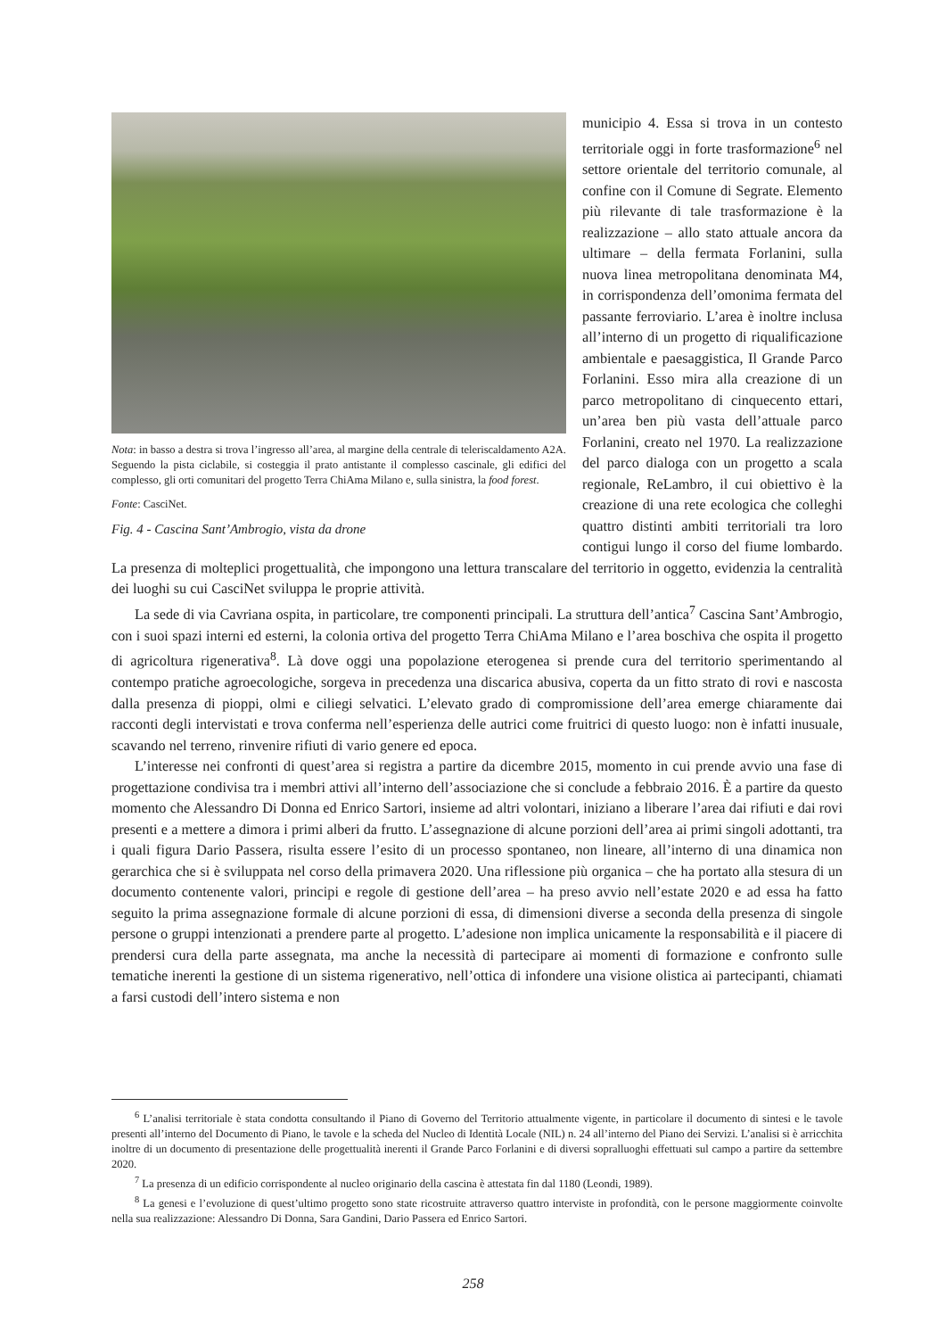Nota: in basso a destra si trova l’ingresso all’area, al margine della centrale di teleriscaldamento A2A. Seguendo la pista ciclabile, si costeggia il prato antistante il complesso cascinale, gli edifici del complesso, gli orti comunitari del progetto Terra ChiAma Milano e, sulla sinistra, la food forest.
Fonte: CasciNet.
Fig. 4 - Cascina Sant’Ambrogio, vista da drone
municipio 4. Essa si trova in un contesto territoriale oggi in forte trasformazione<sup>6</sup> nel settore orientale del territorio comunale, al confine con il Comune di Segrate. Elemento più rilevante di tale trasformazione è la realizzazione – allo stato attuale ancora da ultimare – della fermata Forlanini, sulla nuova linea metropolitana denominata M4, in corrispondenza dell’omonima fermata del passante ferroviario. L’area è inoltre inclusa all’interno di un progetto di riqualificazione ambientale e paesaggistica, Il Grande Parco Forlanini. Esso mira alla creazione di un parco metropolitano di cinquecento ettari, un’area ben più vasta dell’attuale parco Forlanini, creato nel 1970. La realizzazione del parco dialoga con un progetto a scala regionale, ReLambro, il cui obiettivo è la creazione di una rete ecologica che colleghi quattro distinti ambiti territoriali tra loro contigui lungo il corso del fiume lombardo. La presenza di molteplici progettualità, che impongono una lettura transcalare del territorio in oggetto, evidenzia la centralità dei luoghi su cui CasciNet sviluppa le proprie attività.
La sede di via Cavriana ospita, in particolare, tre componenti principali. La struttura dell’antica<sup>7</sup> Cascina Sant’Ambrogio, con i suoi spazi interni ed esterni, la colonia ortiva del progetto Terra ChiAma Milano e l’area boschiva che ospita il progetto di agricoltura rigenerativa<sup>8</sup>. Là dove oggi una popolazione eterogenea si prende cura del territorio sperimentando al contempo pratiche agroecologiche, sorgeva in precedenza una discarica abusiva, coperta da un fitto strato di rovi e nascosta dalla presenza di pioppi, olmi e ciliegi selvatici. L’elevato grado di compromissione dell’area emerge chiaramente dai racconti degli intervistati e trova conferma nell’esperienza delle autrici come fruitrici di questo luogo: non è infatti inusuale, scavando nel terreno, rinvenire rifiuti di vario genere ed epoca.
L’interesse nei confronti di quest’area si registra a partire da dicembre 2015, momento in cui prende avvio una fase di progettazione condivisa tra i membri attivi all’interno dell’associazione che si conclude a febbraio 2016. È a partire da questo momento che Alessandro Di Donna ed Enrico Sartori, insieme ad altri volontari, iniziano a liberare l’area dai rifiuti e dai rovi presenti e a mettere a dimora i primi alberi da frutto. L’assegnazione di alcune porzioni dell’area ai primi singoli adottanti, tra i quali figura Dario Passera, risulta essere l’esito di un processo spontaneo, non lineare, all’interno di una dinamica non gerarchica che si è sviluppata nel corso della primavera 2020. Una riflessione più organica – che ha portato alla stesura di un documento contenente valori, principi e regole di gestione dell’area – ha preso avvio nell’estate 2020 e ad essa ha fatto seguito la prima assegnazione formale di alcune porzioni di essa, di dimensioni diverse a seconda della presenza di singole persone o gruppi intenzionati a prendere parte al progetto. L’adesione non implica unicamente la responsabilità e il piacere di prendersi cura della parte assegnata, ma anche la necessità di partecipare ai momenti di formazione e confronto sulle tematiche inerenti la gestione di un sistema rigenerativo, nell’ottica di infondere una visione olistica ai partecipanti, chiamati a farsi custodi dell’intero sistema e non
<sup>6</sup> L’analisi territoriale è stata condotta consultando il Piano di Governo del Territorio attualmente vigente, in particolare il documento di sintesi e le tavole presenti all’interno del Documento di Piano, le tavole e la scheda del Nucleo di Identità Locale (NIL) n. 24 all’interno del Piano dei Servizi. L’analisi si è arricchita inoltre di un documento di presentazione delle progettualità inerenti il Grande Parco Forlanini e di diversi sopralluoghi effettuati sul campo a partire da settembre 2020.
<sup>7</sup> La presenza di un edificio corrispondente al nucleo originario della cascina è attestata fin dal 1180 (Leondi, 1989).
<sup>8</sup> La genesi e l’evoluzione di quest’ultimo progetto sono state ricostruite attraverso quattro interviste in profondità, con le persone maggiormente coinvolte nella sua realizzazione: Alessandro Di Donna, Sara Gandini, Dario Passera ed Enrico Sartori.
258